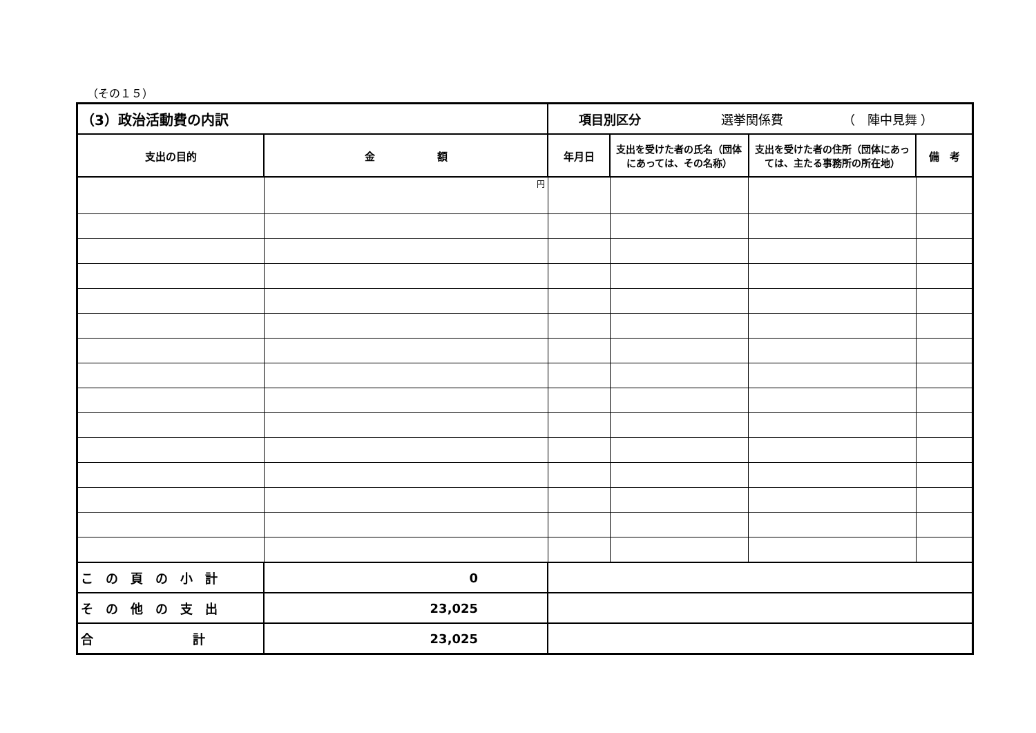（その１５）
| （3）政治活動費の内訳 | | 項目別区分 選挙関係費 （ 陣中見舞 ） | | | |
| 支出の目的 | 金 額 | 年月日 | 支出を受けた者の氏名（団体にあっては、その名称） | 支出を受けた者の住所（団体にあっては、主たる事務所の所在地） | 備 考 |
| | 円 | | | | |
| こ の 頁 の 小 計 | 0 | | | | |
| そ の 他 の 支 出 | 23,025 | | | | |
| 合 計 | 23,025 | | | | |